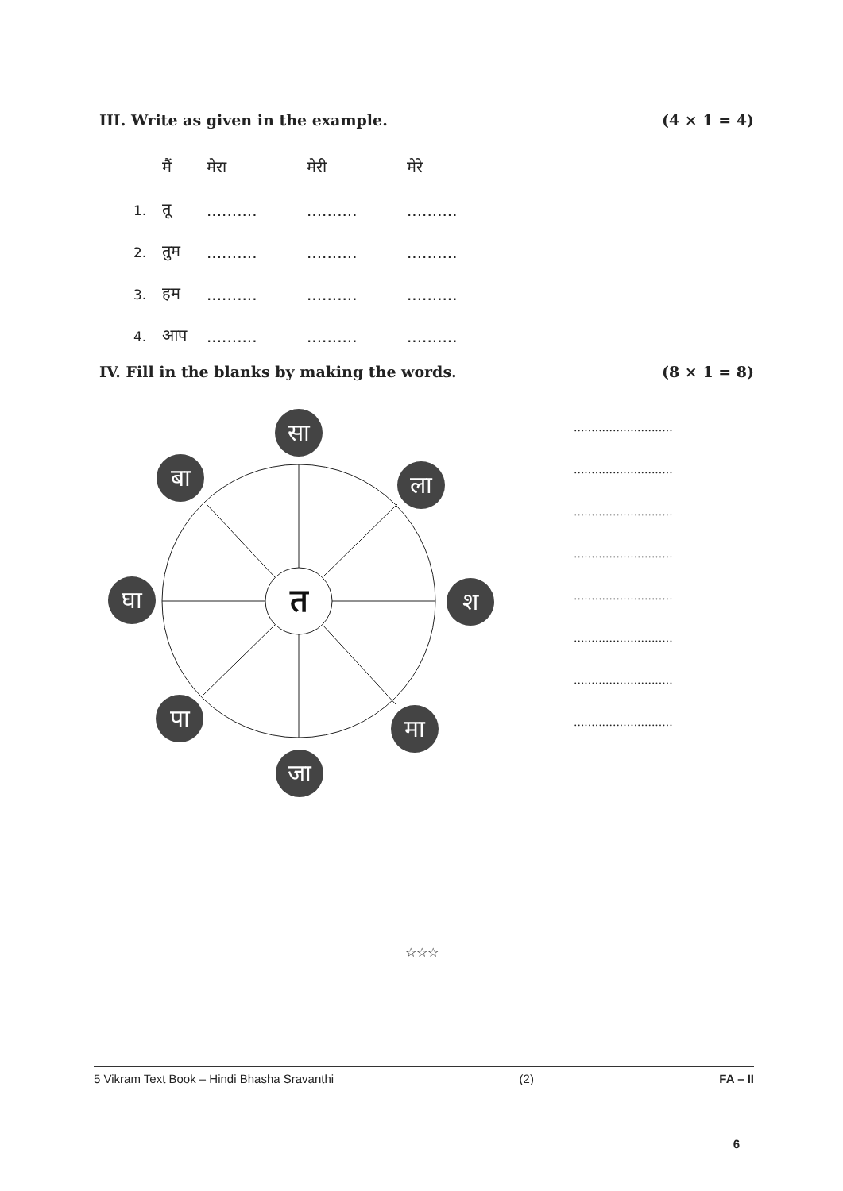III. Write as given in the example. (4 × 1 = 4)
| | मैं | मेरा | मेरी | मेरे |
| 1. | तू | .......... | .......... | .......... |
| 2. | तुम | .......... | .......... | .......... |
| 3. | हम | .......... | .......... | .......... |
| 4. | आप | .......... | .......... | .......... |
IV. Fill in the blanks by making the words. (8 × 1 = 8)
सा
बा
ला
घा
श
पा
मा
जा
त
............................
............................
............................
............................
............................
............................
............................
............................
☆☆☆
5 Vikram Text Book – Hindi Bhasha Sravanthi (2) FA – II
6